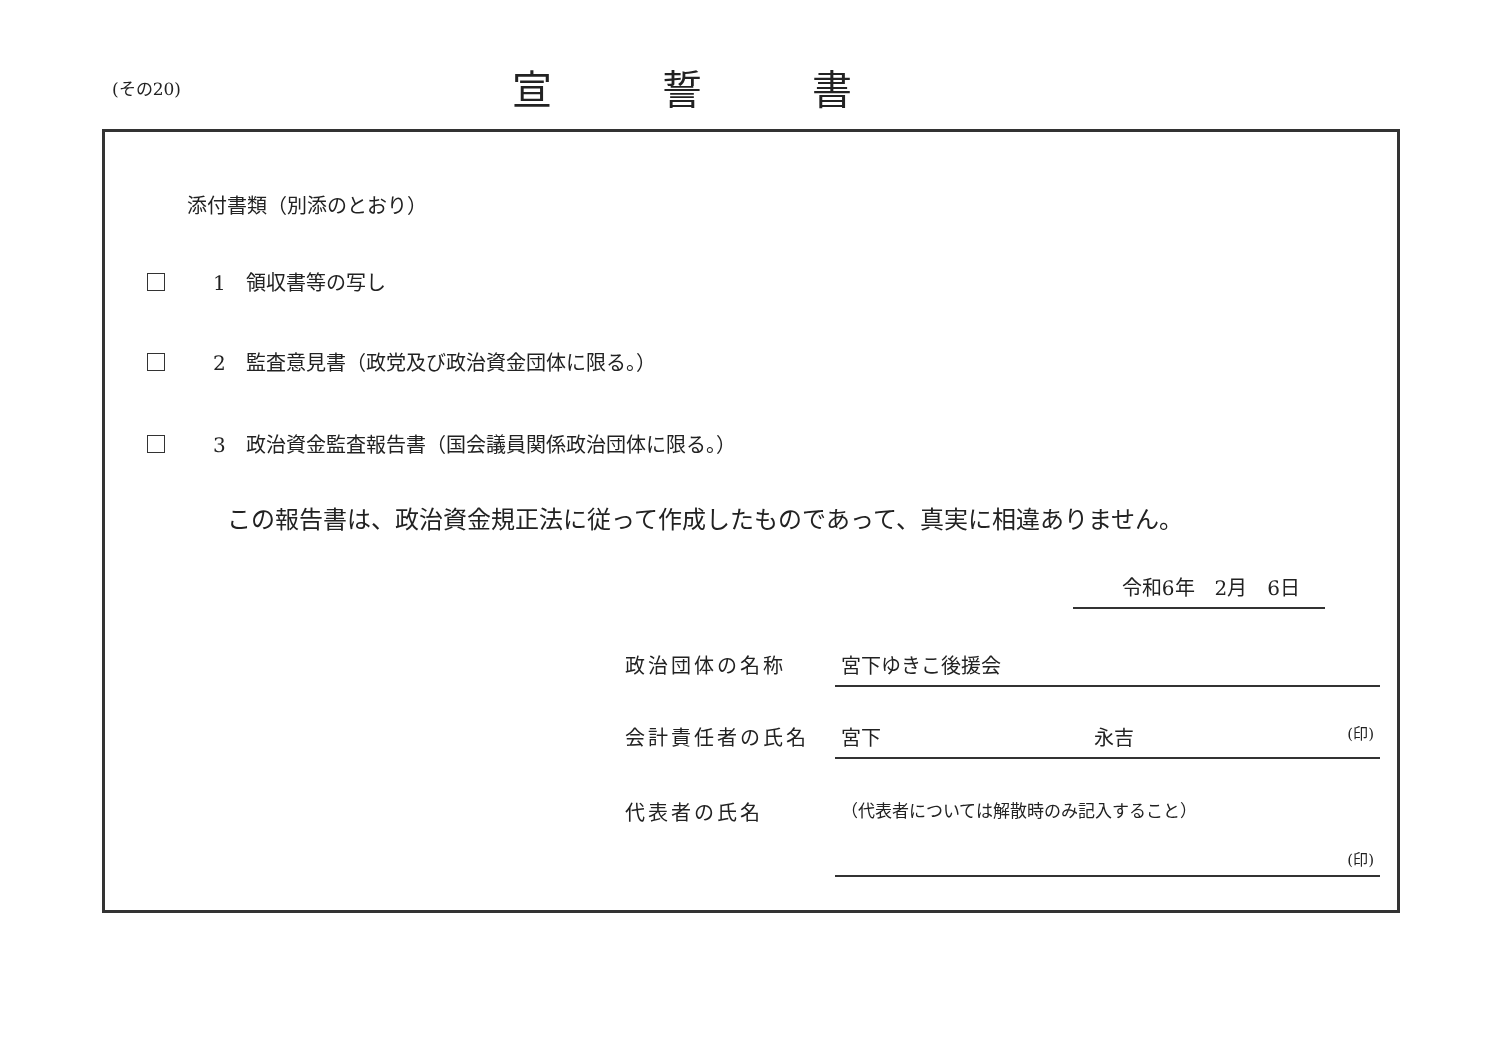(その20)
宣誓書
添付書類（別添のとおり）
1　領収書等の写し
2　監査意見書（政党及び政治資金団体に限る。）
3　政治資金監査報告書（国会議員関係政治団体に限る。）
この報告書は、政治資金規正法に従って作成したものであって、真実に相違ありません。
令和6年　2月　6日
政治団体の名称 宮下ゆきこ後援会
会計責任者の氏名 宮下 永吉 (印)
代表者の氏名
（代表者については解散時のみ記入すること）
(印)